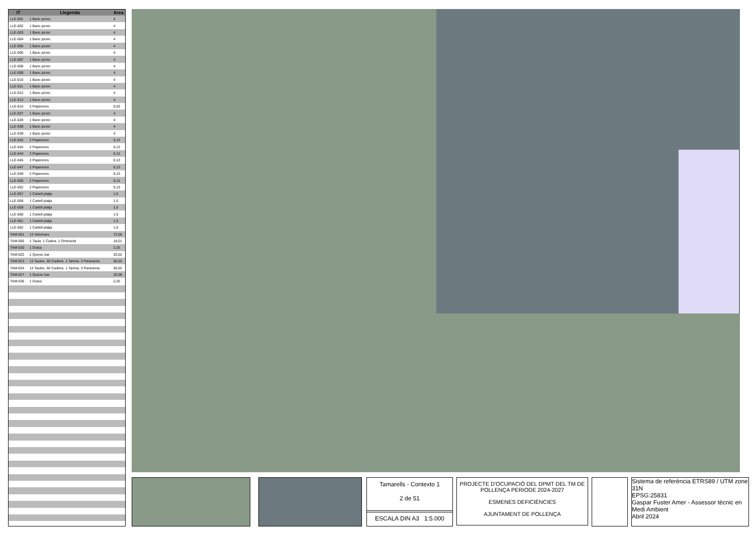| IT | Llegenda | Area |
| --- | --- | --- |
| LLE-001 | 1 Banc picnic | 4 |
| LLE-002 | 1 Banc picnic | 4 |
| LLE-003 | 1 Banc picnic | 4 |
| LLE-004 | 1 Banc picnic | 4 |
| LLE-005 | 1 Banc picnic | 4 |
| LLE-006 | 1 Banc picnic | 4 |
| LLE-007 | 1 Banc picnic | 4 |
| LLE-008 | 1 Banc picnic | 4 |
| LLE-009 | 1 Banc picnic | 4 |
| LLE-010 | 1 Banc picnic | 4 |
| LLE-011 | 1 Banc picnic | 4 |
| LLE-012 | 1 Banc picnic | 4 |
| LLE-013 | 1 Banc picnic | 4 |
| LLE-015 | 2 Papereres | 0,03 |
| LLE-027 | 1 Banc picnic | 4 |
| LLE-028 | 1 Banc picnic | 4 |
| LLE-038 | 1 Banc picnic | 4 |
| LLE-039 | 1 Banc picnic | 4 |
| LLE-042 | 2 Papereres | 0,13 |
| LLE-043 | 2 Papereres | 0,13 |
| LLE-044 | 2 Papereres | 0,13 |
| LLE-045 | 2 Papereres | 0,13 |
| LLE-047 | 2 Papereres | 0,13 |
| LLE-049 | 2 Papereres | 0,13 |
| LLE-050 | 2 Papereres | 0,13 |
| LLE-052 | 2 Papereres | 0,13 |
| LLE-057 | 1 Cartell platja | 1,5 |
| LLE-058 | 1 Cartell platja | 1,5 |
| LLE-059 | 1 Cartell platja | 1,5 |
| LLE-060 | 1 Cartell platja | 1,5 |
| LLE-061 | 1 Cartell platja | 1,5 |
| LLE-062 | 1 Cartell platja | 1,5 |
| TAM-001 | 12 Velomars | 72,06 |
| TAM-005 | 1 Taula. 1 Cadira. 1 Ombracle | 18,01 |
| TAM-020 | 1 Dutxa | 2,25 |
| TAM-022 | 1 Quiosc bar | 20,02 |
| TAM-023 | 12 Taules. 50 Cadires. 1 Tarima. 3 Paravents. | 50,55 |
| TAM-024 | 12 Taules. 50 Cadires. 1 Tarima. 3 Paravents. | 50,02 |
| TAM-027 | 1 Quiosc bar | 20,08 |
| TAM-036 | 1 Dutxa | 2,25 |
Tamarells - Contexto 1
2 de 51
ESCALA DIN A3 1:5.000
PROJECTE D'OCUPACIÓ DEL DPMT DEL TM DE POLLENÇA PERIODE 2024-2027
ESMENES DEFICIÈNCIES
AJUNTAMENT DE POLLENÇA
Sistema de referència ETRS89 / UTM zone 31N
EPSG:25831
Gaspar Fuster Amer - Assessor tècnic en Medi Ambient
Abril 2024